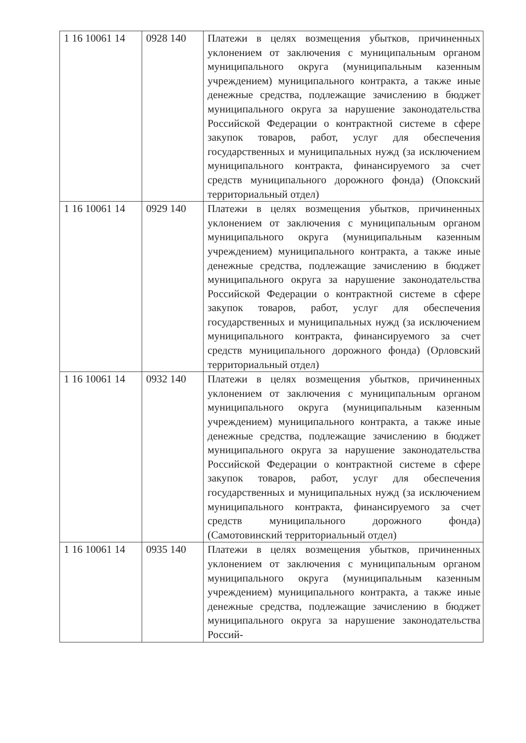| 1 16 10061 14 | 0928 140 | Платежи в целях возмещения убытков, причиненных уклонением от заключения с муниципальным органом муниципального округа (муниципальным казенным учреждением) муниципального контракта, а также иные денежные средства, подлежащие зачислению в бюджет муниципального округа за нарушение законодательства Российской Федерации о контрактной системе в сфере закупок товаров, работ, услуг для обеспечения государственных и муниципальных нужд (за исключением муниципального контракта, финансируемого за счет средств муниципального дорожного фонда) (Опокский территориальный отдел) |
| 1 16 10061 14 | 0929 140 | Платежи в целях возмещения убытков, причиненных уклонением от заключения с муниципальным органом муниципального округа (муниципальным казенным учреждением) муниципального контракта, а также иные денежные средства, подлежащие зачислению в бюджет муниципального округа за нарушение законодательства Российской Федерации о контрактной системе в сфере закупок товаров, работ, услуг для обеспечения государственных и муниципальных нужд (за исключением муниципального контракта, финансируемого за счет средств муниципального дорожного фонда) (Орловский территориальный отдел) |
| 1 16 10061 14 | 0932 140 | Платежи в целях возмещения убытков, причиненных уклонением от заключения с муниципальным органом муниципального округа (муниципальным казенным учреждением) муниципального контракта, а также иные денежные средства, подлежащие зачислению в бюджет муниципального округа за нарушение законодательства Российской Федерации о контрактной системе в сфере закупок товаров, работ, услуг для обеспечения государственных и муниципальных нужд (за исключением муниципального контракта, финансируемого за счет средств муниципального дорожного фонда) (Самотовинский территориальный отдел) |
| 1 16 10061 14 | 0935 140 | Платежи в целях возмещения убытков, причиненных уклонением от заключения с муниципальным органом муниципального округа (муниципальным казенным учреждением) муниципального контракта, а также иные денежные средства, подлежащие зачислению в бюджет муниципального округа за нарушение законодательства Россий- |